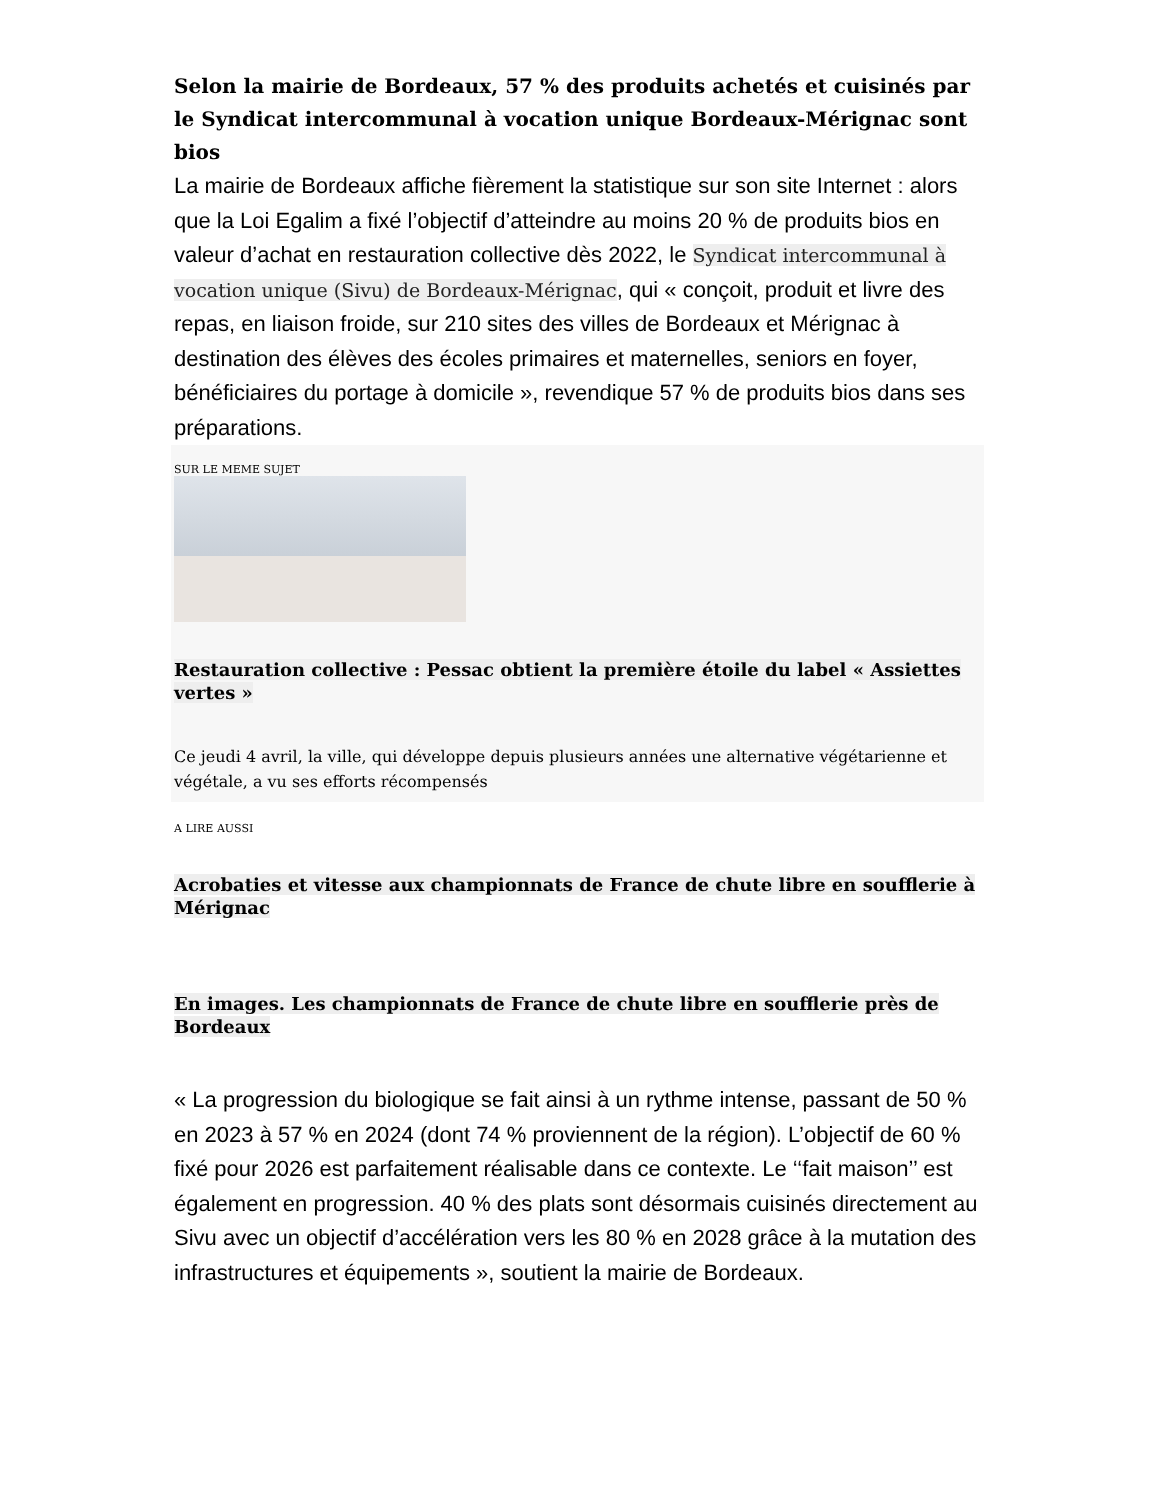Selon la mairie de Bordeaux, 57 % des produits achetés et cuisinés par le Syndicat intercommunal à vocation unique Bordeaux-Mérignac sont bios
La mairie de Bordeaux affiche fièrement la statistique sur son site Internet : alors que la Loi Egalim a fixé l’objectif d’atteindre au moins 20 % de produits bios en valeur d’achat en restauration collective dès 2022, le Syndicat intercommunal à vocation unique (Sivu) de Bordeaux-Mérignac, qui « conçoit, produit et livre des repas, en liaison froide, sur 210 sites des villes de Bordeaux et Mérignac à destination des élèves des écoles primaires et maternelles, seniors en foyer, bénéficiaires du portage à domicile », revendique 57 % de produits bios dans ses préparations.
SUR LE MEME SUJET
Restauration collective : Pessac obtient la première étoile du label « Assiettes vertes »
Ce jeudi 4 avril, la ville, qui développe depuis plusieurs années une alternative végétarienne et végétale, a vu ses efforts récompensés
A LIRE AUSSI
Acrobaties et vitesse aux championnats de France de chute libre en soufflerie à Mérignac
En images. Les championnats de France de chute libre en soufflerie près de Bordeaux
« La progression du biologique se fait ainsi à un rythme intense, passant de 50 % en 2023 à 57 % en 2024 (dont 74 % proviennent de la région). L’objectif de 60 % fixé pour 2026 est parfaitement réalisable dans ce contexte. Le ‘‘fait maison’’ est également en progression. 40 % des plats sont désormais cuisinés directement au Sivu avec un objectif d’accélération vers les 80 % en 2028 grâce à la mutation des infrastructures et équipements », soutient la mairie de Bordeaux.